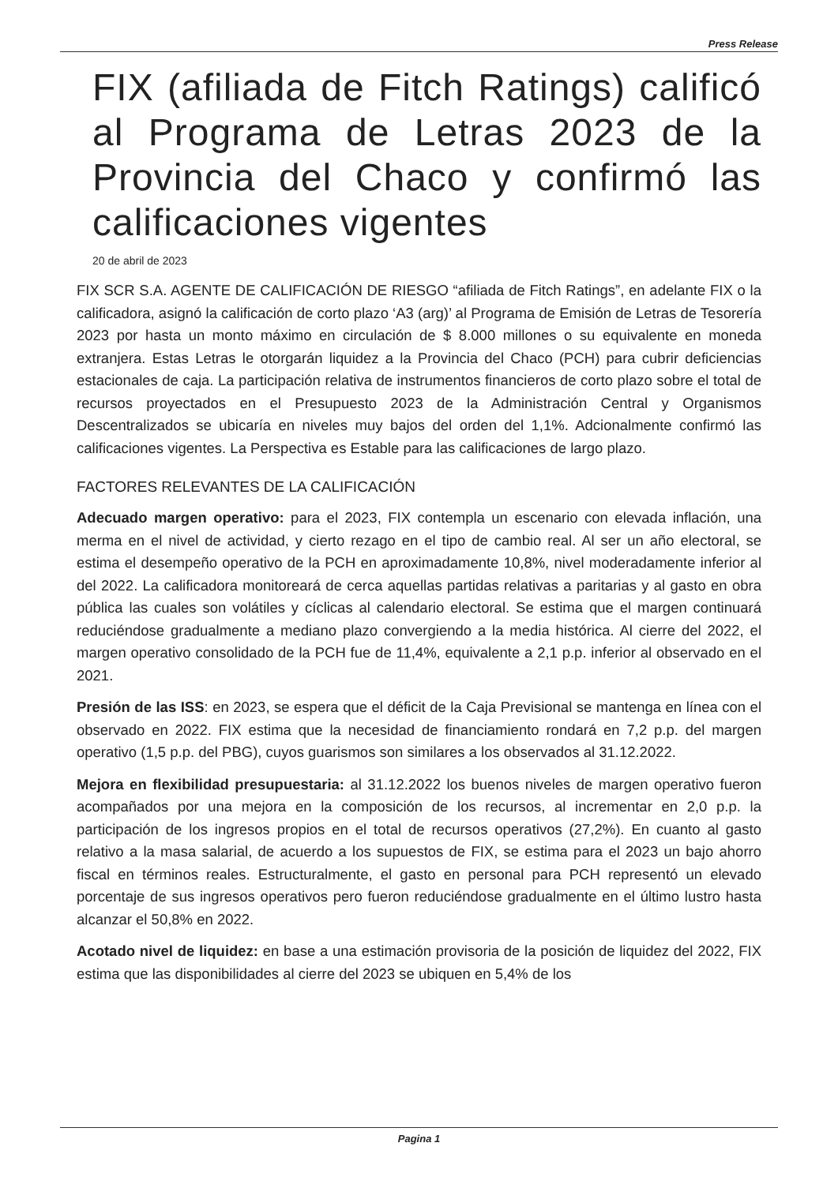Press Release
FIX (afiliada de Fitch Ratings) calificó al Programa de Letras 2023 de la Provincia del Chaco y confirmó las calificaciones vigentes
20 de abril de 2023
FIX SCR S.A. AGENTE DE CALIFICACIÓN DE RIESGO “afiliada de Fitch Ratings”, en adelante FIX o la calificadora, asignó la calificación de corto plazo ‘A3 (arg)’ al Programa de Emisión de Letras de Tesorería 2023 por hasta un monto máximo en circulación de $ 8.000 millones o su equivalente en moneda extranjera. Estas Letras le otorgarán liquidez a la Provincia del Chaco (PCH) para cubrir deficiencias estacionales de caja. La participación relativa de instrumentos financieros de corto plazo sobre el total de recursos proyectados en el Presupuesto 2023 de la Administración Central y Organismos Descentralizados se ubicaría en niveles muy bajos del orden del 1,1%. Adcionalmente confirmó las calificaciones vigentes. La Perspectiva es Estable para las calificaciones de largo plazo.
FACTORES RELEVANTES DE LA CALIFICACIÓN
Adecuado margen operativo: para el 2023, FIX contempla un escenario con elevada inflación, una merma en el nivel de actividad, y cierto rezago en el tipo de cambio real. Al ser un año electoral, se estima el desempeño operativo de la PCH en aproximadamente 10,8%, nivel moderadamente inferior al del 2022. La calificadora monitoreará de cerca aquellas partidas relativas a paritarias y al gasto en obra pública las cuales son volátiles y cíclicas al calendario electoral. Se estima que el margen continuará reduciéndose gradualmente a mediano plazo convergiendo a la media histórica. Al cierre del 2022, el margen operativo consolidado de la PCH fue de 11,4%, equivalente a 2,1 p.p. inferior al observado en el 2021.
Presión de las ISS: en 2023, se espera que el déficit de la Caja Previsional se mantenga en línea con el observado en 2022. FIX estima que la necesidad de financiamiento rondará en 7,2 p.p. del margen operativo (1,5 p.p. del PBG), cuyos guarismos son similares a los observados al 31.12.2022.
Mejora en flexibilidad presupuestaria: al 31.12.2022 los buenos niveles de margen operativo fueron acompañados por una mejora en la composición de los recursos, al incrementar en 2,0 p.p. la participación de los ingresos propios en el total de recursos operativos (27,2%). En cuanto al gasto relativo a la masa salarial, de acuerdo a los supuestos de FIX, se estima para el 2023 un bajo ahorro fiscal en términos reales. Estructuralmente, el gasto en personal para PCH representó un elevado porcentaje de sus ingresos operativos pero fueron reduciéndose gradualmente en el último lustro hasta alcanzar el 50,8% en 2022.
Acotado nivel de liquidez: en base a una estimación provisoria de la posición de liquidez del 2022, FIX estima que las disponibilidades al cierre del 2023 se ubiquen en 5,4% de los
Pagina 1